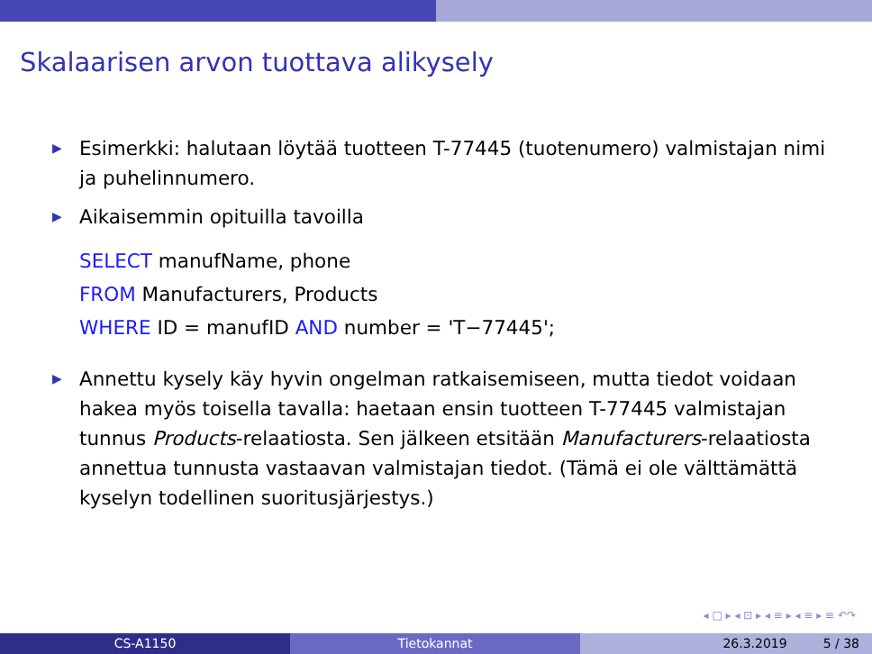Skalaarisen arvon tuottava alikysely
▶ Esimerkki: halutaan löytää tuotteen T-77445 (tuotenumero) valmistajan nimi ja puhelinnumero.
▶ Aikaisemmin opituilla tavoilla
SELECT manufName, phone
FROM Manufacturers, Products
WHERE ID = manufID AND number = 'T−77445';
▶ Annettu kysely käy hyvin ongelman ratkaisemiseen, mutta tiedot voidaan hakea myös toisella tavalla: haetaan ensin tuotteen T-77445 valmistajan tunnus Products-relaatiosta. Sen jälkeen etsitään Manufacturers-relaatiosta annettua tunnusta vastaavan valmistajan tiedot. (Tämä ei ole välttämättä kyselyn todellinen suoritusjärjestys.)
◂ □ ▸ ◂ ⊡ ▸ ◂ ≡ ▸ ◂ ≡ ▸ ≡ ↶↷
CS-A1150 Tietokannat 26.3.2019 5 / 38